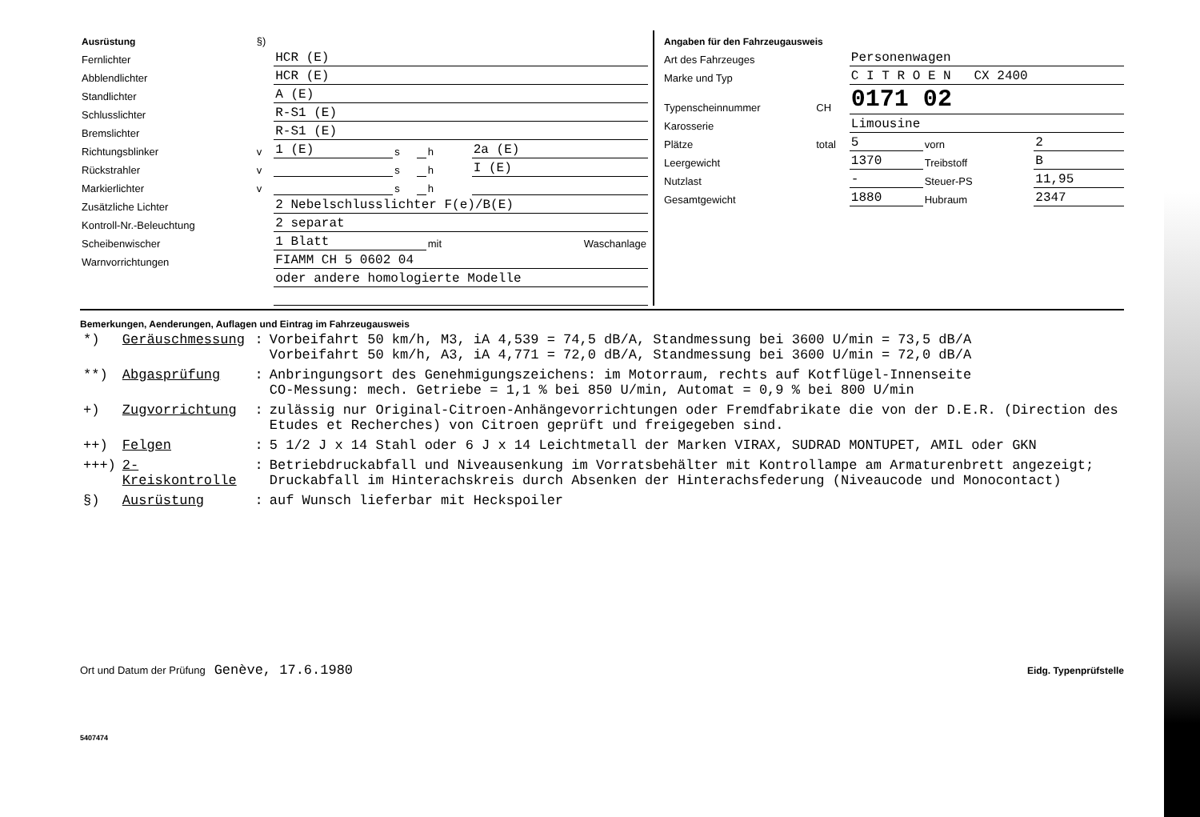| Ausrüstung | §) | | | | | |
| Fernlichter | | HCR (E) | | | | |
| Abblendlichter | | HCR (E) | | | | |
| Standlichter | | A (E) | | | | |
| Schlusslichter | | R-S1 (E) | | | | |
| Bremslichter | | R-S1 (E) | | | | |
| Richtungsblinker | v | 1 (E) | s | | h | 2a (E) |
| Rückstrahler | v | | s | | h | I (E) |
| Markierlichter | v | | s | | h | |
| Zusätzliche Lichter | | 2 Nebelschlusslichter F(e)/B(E) | | | | |
| Kontroll-Nr.-Beleuchtung | | 2 separat | | | | |
| Scheibenwischer | | 1 Blatt | | | mit | Waschanlage |
| Warnvorrichtungen | | FIAMM CH 5 0602 04 | | | | |
| | | oder andere homologierte Modelle | | | | |
| Angaben für den Fahrzeugausweis | | | | |
| Art des Fahrzeuges | | Personenwagen | | |
| Marke und Typ | | C I T R O E N CX 2400 | | |
| Typenscheinnummer | CH | 0171 02 | | |
| Karosserie | | Limousine | | |
| Plätze | total | 5 | vorn | 2 |
| Leergewicht | | 1370 | Treibstoff | B |
| Nutzlast | | - | Steuer-PS | 11,95 |
| Gesamtgewicht | | 1880 | Hubraum | 2347 |
Bemerkungen, Aenderungen, Auflagen und Eintrag im Fahrzeugausweis
| *) | Geräuschmessung | : | Vorbeifahrt 50 km/h, M3, iA 4,539 = 74,5 dB/A, Standmessung bei 3600 U/min = 73,5 dB/A Vorbeifahrt 50 km/h, A3, iA 4,771 = 72,0 dB/A, Standmessung bei 3600 U/min = 72,0 dB/A |
| **) | Abgasprüfung | : | Anbringungsort des Genehmigungszeichens: im Motorraum, rechts auf Kotflügel-Innenseite CO-Messung: mech. Getriebe = 1,1 % bei 850 U/min, Automat = 0,9 % bei 800 U/min |
| +) | Zugvorrichtung | : | zulässig nur Original-Citroen-Anhängevorrichtungen oder Fremdfabrikate die von der D.E.R. (Direction des Etudes et Recherches) von Citroen geprüft und freigegeben sind. |
| ++) | Felgen | : | 5 1/2 J x 14 Stahl oder 6 J x 14 Leichtmetall der Marken VIRAX, SUDRAD MONTUPET, AMIL oder GKN |
| +++) | 2-Kreiskontrolle | : | Betriebdruckabfall und Niveausenkung im Vorratsbehälter mit Kontrollampe am Armaturenbrett angezeigt; Druckabfall im Hinterachskreis durch Absenken der Hinterachsfederung (Niveaucode und Monocontact) |
| §) | Ausrüstung | : | auf Wunsch lieferbar mit Heckspoiler |
Ort und Datum der Prüfung Genève, 17.6.1980
Eidg. Typenprüfstelle
5407474